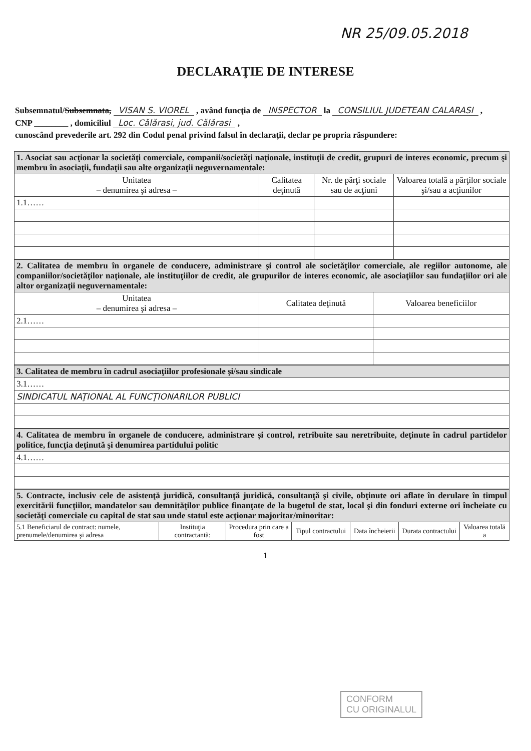NR 25/09.05.2018
DECLARAŢIE DE INTERESE
Subsemnatul/Subsemnata, VISAN S. VIOREL , având funcţia de INSPECTOR la CONSILIUL JUDETEAN CALARASI ,
CNP ________ , domiciliul Loc. Cǎlǎrasi, jud. Cǎlǎrasi ,
cunoscând prevederile art. 292 din Codul penal privind falsul în declaraţii, declar pe propria răspundere:
| 1. Asociat sau acţionar la societăţi comerciale, companii/societăţi naţionale, instituţii de credit, grupuri de interes economic, precum şi membru în asociaţii, fundaţii sau alte organizaţii neguvernamentale: | | | |
| Unitatea – denumirea şi adresa – | Calitatea deţinută | Nr. de părţi sociale sau de acţiuni | Valoarea totală a părţilor sociale şi/sau a acţiunilor |
| 1.1…… | | | |
| 2. Calitatea de membru în organele de conducere, administrare şi control ale societăţilor comerciale, ale regiilor autonome, ale companiilor/societăţilor naţionale, ale instituţiilor de credit, ale grupurilor de interes economic, ale asociaţiilor sau fundaţiilor ori ale altor organizaţii neguvernamentale: | | |
| Unitatea – denumirea şi adresa – | Calitatea deţinută | Valoarea beneficiilor |
| 2.1…… | | |
| 3. Calitatea de membru în cadrul asociaţiilor profesionale şi/sau sindicale |
| 3.1…… |
| SINDICATUL NAŢIONAL AL FUNCŢIONARILOR PUBLICI |
| 4. Calitatea de membru în organele de conducere, administrare şi control, retribuite sau neretribuite, deţinute în cadrul partidelor politice, funcţia deţinută şi denumirea partidului politic |
| 4.1…… |
| 5. Contracte, inclusiv cele de asistenţă juridică, consultanţă juridică, consultanţă şi civile, obţinute ori aflate în derulare în timpul exercitării funcţiilor, mandatelor sau demnităţilor publice finanţate de la bugetul de stat, local şi din fonduri externe ori încheiate cu societăţi comerciale cu capital de stat sau unde statul este acţionar majoritar/minoritar: | | | | | | |
| 5.1 Beneficiarul de contract: numele, prenumele/denumirea şi adresa | Instituţia contractantă: | Procedura prin care a fost | Tipul contractului | Data încheierii | Durata contractului | Valoarea totală a |
1
CONFORM
CU ORIGINALUL